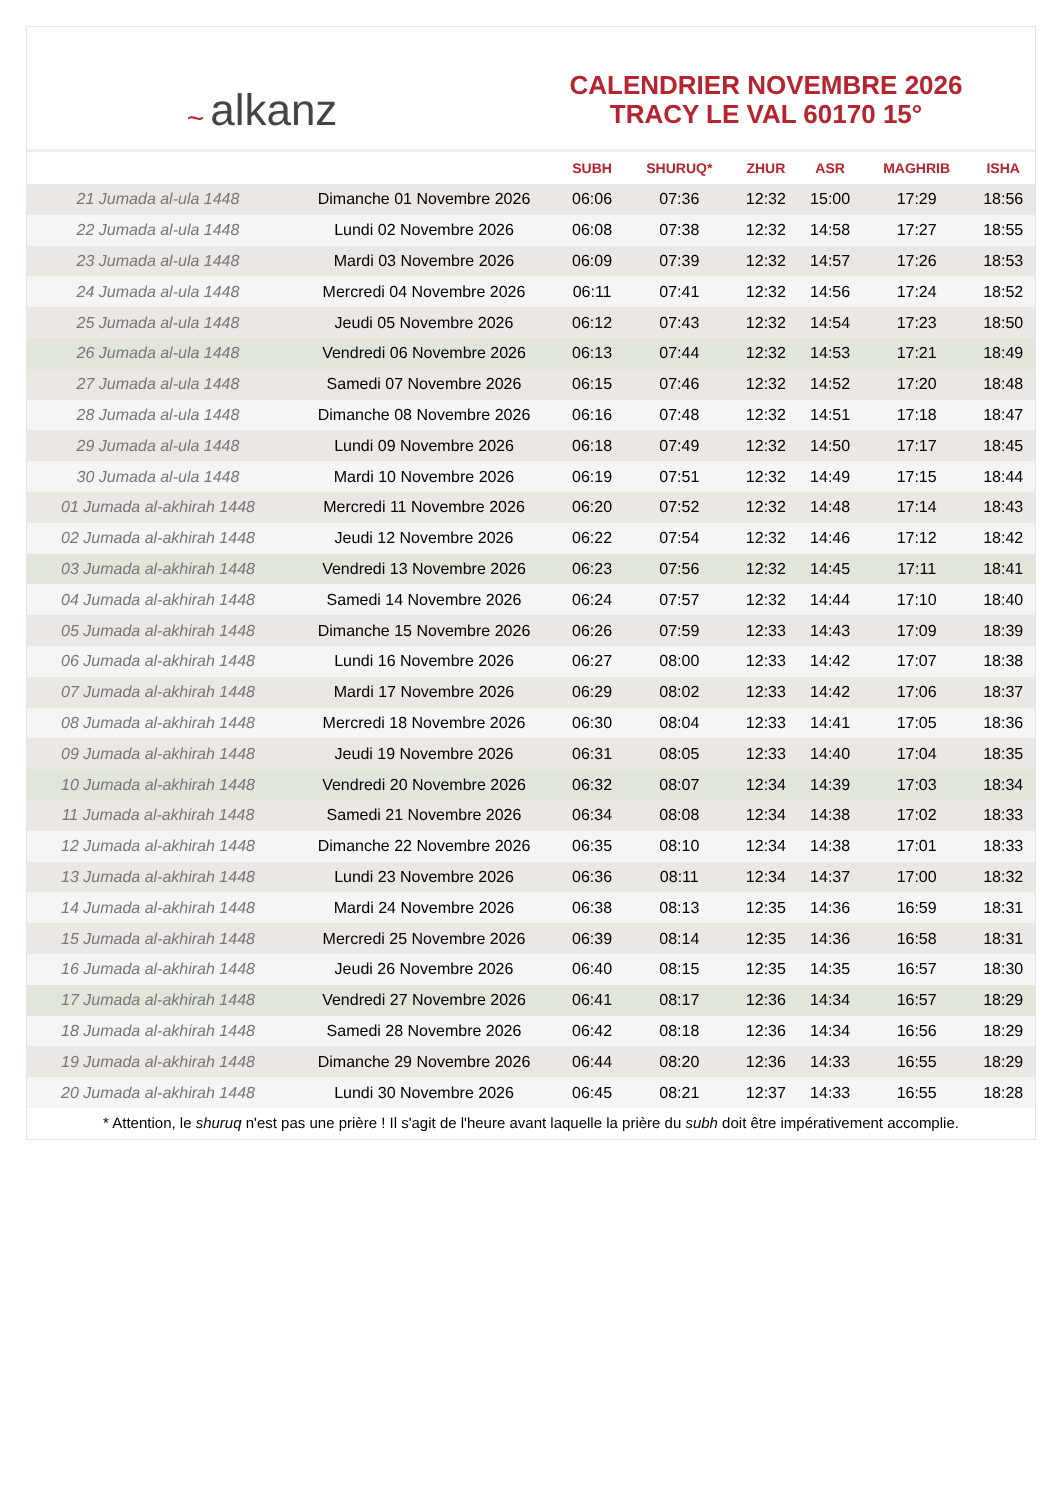~ alkanz
CALENDRIER NOVEMBRE 2026
TRACY LE VAL 60170 15°
| | | SUBH | SHURUQ* | ZHUR | ASR | MAGHRIB | ISHA |
| --- | --- | --- | --- | --- | --- | --- | --- |
| 21 Jumada al-ula 1448 | Dimanche 01 Novembre 2026 | 06:06 | 07:36 | 12:32 | 15:00 | 17:29 | 18:56 |
| 22 Jumada al-ula 1448 | Lundi 02 Novembre 2026 | 06:08 | 07:38 | 12:32 | 14:58 | 17:27 | 18:55 |
| 23 Jumada al-ula 1448 | Mardi 03 Novembre 2026 | 06:09 | 07:39 | 12:32 | 14:57 | 17:26 | 18:53 |
| 24 Jumada al-ula 1448 | Mercredi 04 Novembre 2026 | 06:11 | 07:41 | 12:32 | 14:56 | 17:24 | 18:52 |
| 25 Jumada al-ula 1448 | Jeudi 05 Novembre 2026 | 06:12 | 07:43 | 12:32 | 14:54 | 17:23 | 18:50 |
| 26 Jumada al-ula 1448 | Vendredi 06 Novembre 2026 | 06:13 | 07:44 | 12:32 | 14:53 | 17:21 | 18:49 |
| 27 Jumada al-ula 1448 | Samedi 07 Novembre 2026 | 06:15 | 07:46 | 12:32 | 14:52 | 17:20 | 18:48 |
| 28 Jumada al-ula 1448 | Dimanche 08 Novembre 2026 | 06:16 | 07:48 | 12:32 | 14:51 | 17:18 | 18:47 |
| 29 Jumada al-ula 1448 | Lundi 09 Novembre 2026 | 06:18 | 07:49 | 12:32 | 14:50 | 17:17 | 18:45 |
| 30 Jumada al-ula 1448 | Mardi 10 Novembre 2026 | 06:19 | 07:51 | 12:32 | 14:49 | 17:15 | 18:44 |
| 01 Jumada al-akhirah 1448 | Mercredi 11 Novembre 2026 | 06:20 | 07:52 | 12:32 | 14:48 | 17:14 | 18:43 |
| 02 Jumada al-akhirah 1448 | Jeudi 12 Novembre 2026 | 06:22 | 07:54 | 12:32 | 14:46 | 17:12 | 18:42 |
| 03 Jumada al-akhirah 1448 | Vendredi 13 Novembre 2026 | 06:23 | 07:56 | 12:32 | 14:45 | 17:11 | 18:41 |
| 04 Jumada al-akhirah 1448 | Samedi 14 Novembre 2026 | 06:24 | 07:57 | 12:32 | 14:44 | 17:10 | 18:40 |
| 05 Jumada al-akhirah 1448 | Dimanche 15 Novembre 2026 | 06:26 | 07:59 | 12:33 | 14:43 | 17:09 | 18:39 |
| 06 Jumada al-akhirah 1448 | Lundi 16 Novembre 2026 | 06:27 | 08:00 | 12:33 | 14:42 | 17:07 | 18:38 |
| 07 Jumada al-akhirah 1448 | Mardi 17 Novembre 2026 | 06:29 | 08:02 | 12:33 | 14:42 | 17:06 | 18:37 |
| 08 Jumada al-akhirah 1448 | Mercredi 18 Novembre 2026 | 06:30 | 08:04 | 12:33 | 14:41 | 17:05 | 18:36 |
| 09 Jumada al-akhirah 1448 | Jeudi 19 Novembre 2026 | 06:31 | 08:05 | 12:33 | 14:40 | 17:04 | 18:35 |
| 10 Jumada al-akhirah 1448 | Vendredi 20 Novembre 2026 | 06:32 | 08:07 | 12:34 | 14:39 | 17:03 | 18:34 |
| 11 Jumada al-akhirah 1448 | Samedi 21 Novembre 2026 | 06:34 | 08:08 | 12:34 | 14:38 | 17:02 | 18:33 |
| 12 Jumada al-akhirah 1448 | Dimanche 22 Novembre 2026 | 06:35 | 08:10 | 12:34 | 14:38 | 17:01 | 18:33 |
| 13 Jumada al-akhirah 1448 | Lundi 23 Novembre 2026 | 06:36 | 08:11 | 12:34 | 14:37 | 17:00 | 18:32 |
| 14 Jumada al-akhirah 1448 | Mardi 24 Novembre 2026 | 06:38 | 08:13 | 12:35 | 14:36 | 16:59 | 18:31 |
| 15 Jumada al-akhirah 1448 | Mercredi 25 Novembre 2026 | 06:39 | 08:14 | 12:35 | 14:36 | 16:58 | 18:31 |
| 16 Jumada al-akhirah 1448 | Jeudi 26 Novembre 2026 | 06:40 | 08:15 | 12:35 | 14:35 | 16:57 | 18:30 |
| 17 Jumada al-akhirah 1448 | Vendredi 27 Novembre 2026 | 06:41 | 08:17 | 12:36 | 14:34 | 16:57 | 18:29 |
| 18 Jumada al-akhirah 1448 | Samedi 28 Novembre 2026 | 06:42 | 08:18 | 12:36 | 14:34 | 16:56 | 18:29 |
| 19 Jumada al-akhirah 1448 | Dimanche 29 Novembre 2026 | 06:44 | 08:20 | 12:36 | 14:33 | 16:55 | 18:29 |
| 20 Jumada al-akhirah 1448 | Lundi 30 Novembre 2026 | 06:45 | 08:21 | 12:37 | 14:33 | 16:55 | 18:28 |
* Attention, le shuruq n'est pas une prière ! Il s'agit de l'heure avant laquelle la prière du subh doit être impérativement accomplie.